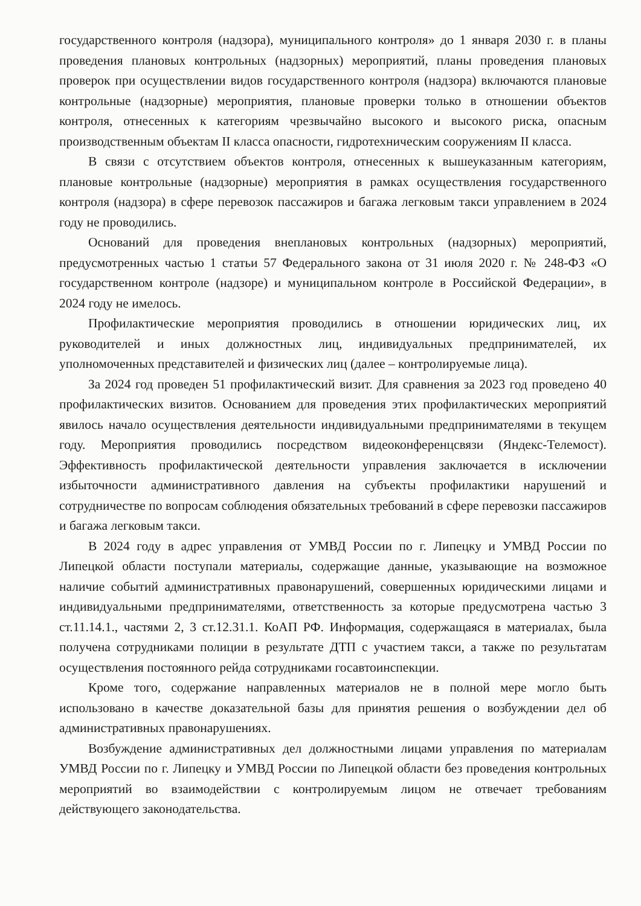государственного контроля (надзора), муниципального контроля» до 1 января 2030 г. в планы проведения плановых контрольных (надзорных) мероприятий, планы проведения плановых проверок при осуществлении видов государственного контроля (надзора) включаются плановые контрольные (надзорные) мероприятия, плановые проверки только в отношении объектов контроля, отнесенных к категориям чрезвычайно высокого и высокого риска, опасным производственным объектам II класса опасности, гидротехническим сооружениям II класса.
В связи с отсутствием объектов контроля, отнесенных к вышеуказанным категориям, плановые контрольные (надзорные) мероприятия в рамках осуществления государственного контроля (надзора) в сфере перевозок пассажиров и багажа легковым такси управлением в 2024 году не проводились.
Оснований для проведения внеплановых контрольных (надзорных) мероприятий, предусмотренных частью 1 статьи 57 Федерального закона от 31 июля 2020 г. № 248-ФЗ «О государственном контроле (надзоре) и муниципальном контроле в Российской Федерации», в 2024 году не имелось.
Профилактические мероприятия проводились в отношении юридических лиц, их руководителей и иных должностных лиц, индивидуальных предпринимателей, их уполномоченных представителей и физических лиц (далее – контролируемые лица).
За 2024 год проведен 51 профилактический визит. Для сравнения за 2023 год проведено 40 профилактических визитов. Основанием для проведения этих профилактических мероприятий явилось начало осуществления деятельности индивидуальными предпринимателями в текущем году. Мероприятия проводились посредством видеоконференцсвязи (Яндекс-Телемост). Эффективность профилактической деятельности управления заключается в исключении избыточности административного давления на субъекты профилактики нарушений и сотрудничестве по вопросам соблюдения обязательных требований в сфере перевозки пассажиров и багажа легковым такси.
В 2024 году в адрес управления от УМВД России по г. Липецку и УМВД России по Липецкой области поступали материалы, содержащие данные, указывающие на возможное наличие событий административных правонарушений, совершенных юридическими лицами и индивидуальными предпринимателями, ответственность за которые предусмотрена частью 3 ст.11.14.1., частями 2, 3 ст.12.31.1. КоАП РФ. Информация, содержащаяся в материалах, была получена сотрудниками полиции в результате ДТП с участием такси, а также по результатам осуществления постоянного рейда сотрудниками госавтоинспекции.
Кроме того, содержание направленных материалов не в полной мере могло быть использовано в качестве доказательной базы для принятия решения о возбуждении дел об административных правонарушениях.
Возбуждение административных дел должностными лицами управления по материалам УМВД России по г. Липецку и УМВД России по Липецкой области без проведения контрольных мероприятий во взаимодействии с контролируемым лицом не отвечает требованиям действующего законодательства.